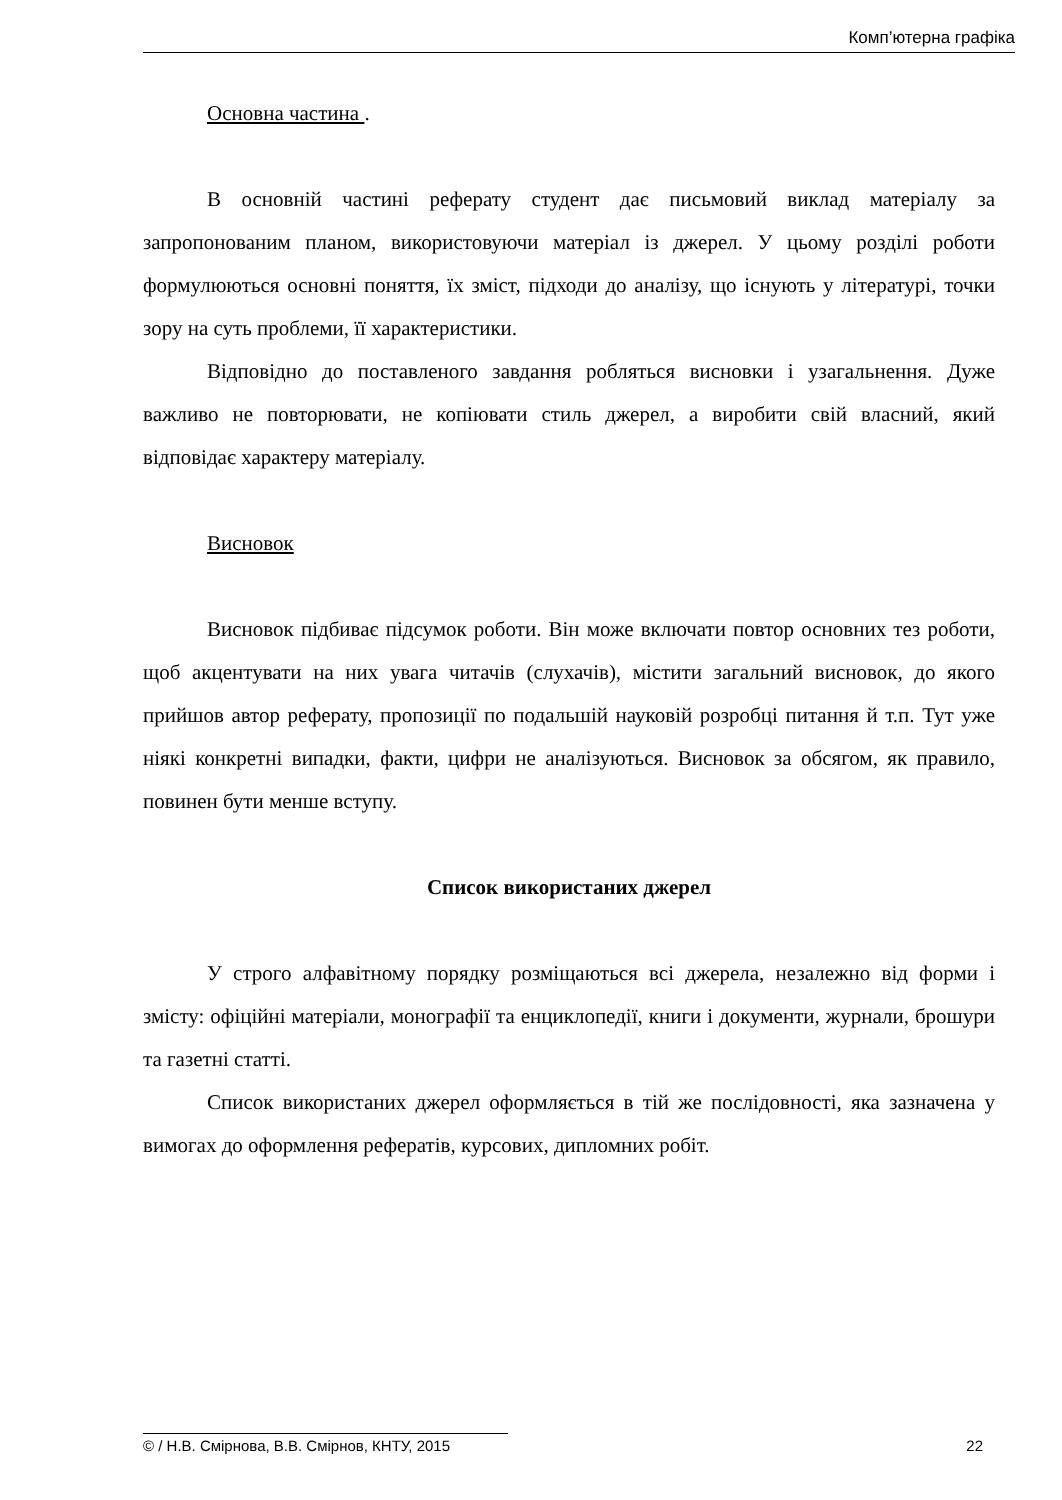Комп’ютерна графіка
Основна частина .
В основній частині реферату студент дає письмовий виклад матеріалу за запропонованим планом, використовуючи матеріал із джерел. У цьому розділі роботи формулюються основні поняття, їх зміст, підходи до аналізу, що існують у літературі, точки зору на суть проблеми, її характеристики.
Відповідно до поставленого завдання робляться висновки і узагальнення. Дуже важливо не повторювати, не копіювати стиль джерел, а виробити свій власний, який відповідає характеру матеріалу.
Висновок
Висновок підбиває підсумок роботи. Він може включати повтор основних тез роботи, щоб акцентувати на них увага читачів (слухачів), містити загальний висновок, до якого прийшов автор реферату, пропозиції по подальшій науковій розробці питання й т.п. Тут уже ніякі конкретні випадки, факти, цифри не аналізуються. Висновок за обсягом, як правило, повинен бути менше вступу.
Список використаних джерел
У строго алфавітному порядку розміщаються всі джерела, незалежно від форми і змісту: офіційні матеріали, монографії та енциклопедії, книги і документи, журнали, брошури та газетні статті.
Список використаних джерел оформляється в тій же послідовності, яка зазначена у вимогах до оформлення рефератів, курсових, дипломних робіт.
© / Н.В. Смірнова, В.В. Смірнов, КНТУ, 2015 22